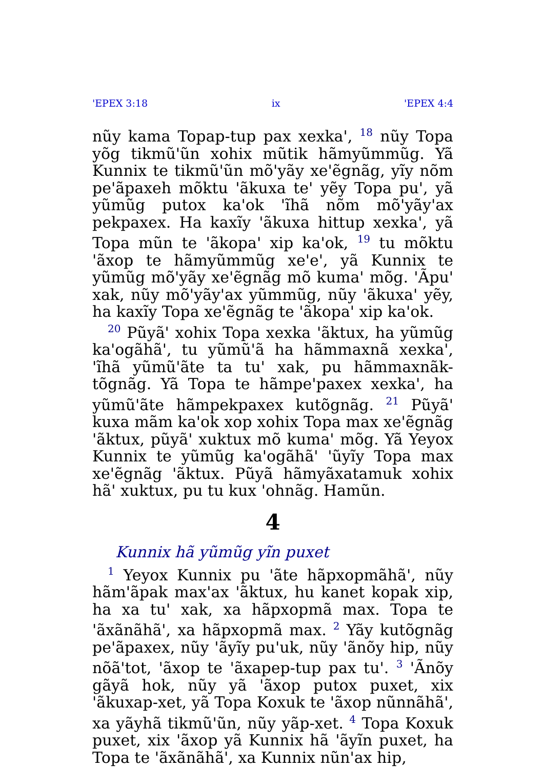'EPEX 3:18 ix 'EPEX 4:4
nũy kama Topap-tup pax xexka', <sup>18</sup> nũy Topa yõg tikmũ'ũn xohix mũtik hãmyũmmũg. Yã Kunnix te tikmũ'ũn mõ'yãy xe'ẽgnãg, yĩy nõm pe'ãpaxeh mõktu 'ãkuxa te' yẽy Topa pu', yã yũmũg putox ka'ok 'ĩhã nõm mõ'yãy'ax pekpaxex. Ha kaxĩy 'ãkuxa hittup xexka', yã Topa mũn te 'ãkopa' xip ka'ok, <sup>19</sup> tu mõktu 'ãxop te hãmyũmmũg xe'e', yã Kunnix te yũmũg mõ'yãy xe'ẽgnãg mõ kuma' mõg. 'Ãpu' xak, nũy mõ'yãy'ax yũmmũg, nũy 'ãkuxa' yẽy, ha kaxĩy Topa xe'ẽgnãg te 'ãkopa' xip ka'ok.
<sup>20</sup> Pũyã' xohix Topa xexka 'ãktux, ha yũmũg ka'ogãhã', tu yũmũ'ã ha hãmmaxnã xexka', 'ĩhã yũmũ'ãte ta tu' xak, pu hãmmaxnãk-tõgnãg. Yã Topa te hãmpe'paxex xexka', ha yũmũ'ãte hãmpekpaxex kutõgnãg. <sup>21</sup> Pũyã' kuxa mãm ka'ok xop xohix Topa max xe'ẽgnãg 'ãktux, pũyã' xuktux mõ kuma' mõg. Yã Yeyox Kunnix te yũmũg ka'ogãhã' 'ũyĩy Topa max xe'ẽgnãg 'ãktux. Pũyã hãmyãxatamuk xohix hã' xuktux, pu tu kux 'ohnãg. Hamũn.
4
Kunnix hã yũmũg yĩn puxet
<sup>1</sup> Yeyox Kunnix pu 'ãte hãpxopmãhã', nũy hãm'ãpak max'ax 'ãktux, hu kanet kopak xip, ha xa tu' xak, xa hãpxopmã max. Topa te 'ãxãnãhã', xa hãpxopmã max. <sup>2</sup> Yãy kutõgnãg pe'ãpaxex, nũy 'ãyĩy pu'uk, nũy 'ãnõy hip, nũy nõã'tot, 'ãxop te 'ãxapep-tup pax tu'. <sup>3</sup> 'Ãnõy gãyã hok, nũy yã 'ãxop putox puxet, xix 'ãkuxap-xet, yã Topa Koxuk te 'ãxop nũnnãhã', xa yãyhã tikmũ'ũn, nũy yãp-xet. <sup>4</sup> Topa Koxuk puxet, xix 'ãxop yã Kunnix hã 'ãyĩn puxet, ha Topa te 'ãxãnãhã', xa Kunnix nũn'ax hip,